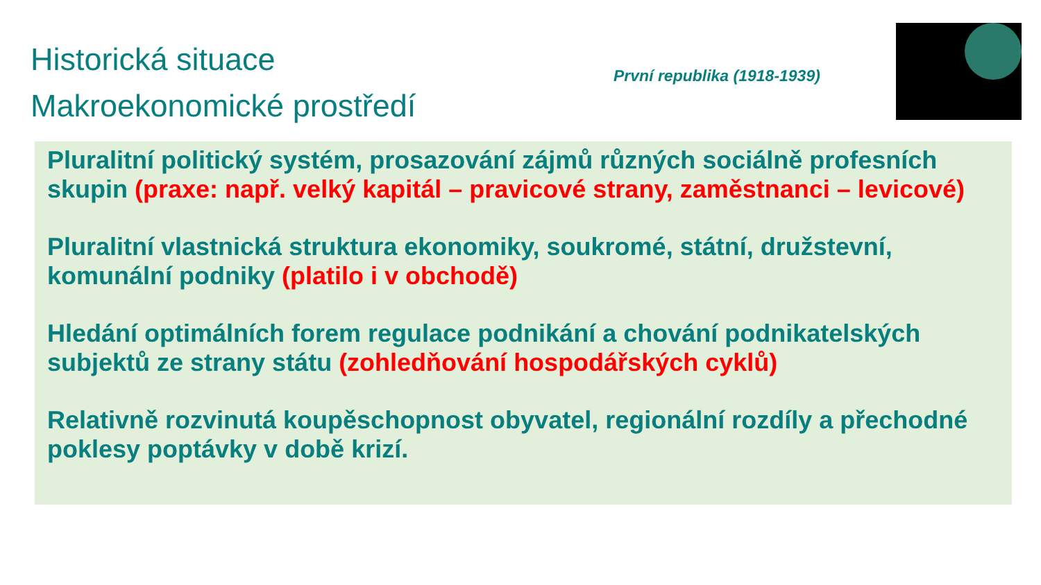Historická situace
Makroekonomické prostředí
První republika (1918-1939)
Pluralitní politický systém, prosazování zájmů různých sociálně profesních skupin (praxe: např. velký kapitál – pravicové strany, zaměstnanci – levicové)
Pluralitní vlastnická struktura ekonomiky, soukromé, státní, družstevní, komunální podniky (platilo i v obchodě)
Hledání optimálních forem regulace podnikání a chování podnikatelských subjektů ze strany státu (zohledňování hospodářských cyklů)
Relativně rozvinutá koupěschopnost obyvatel, regionální rozdíly a přechodné poklesy poptávky v době krizí.